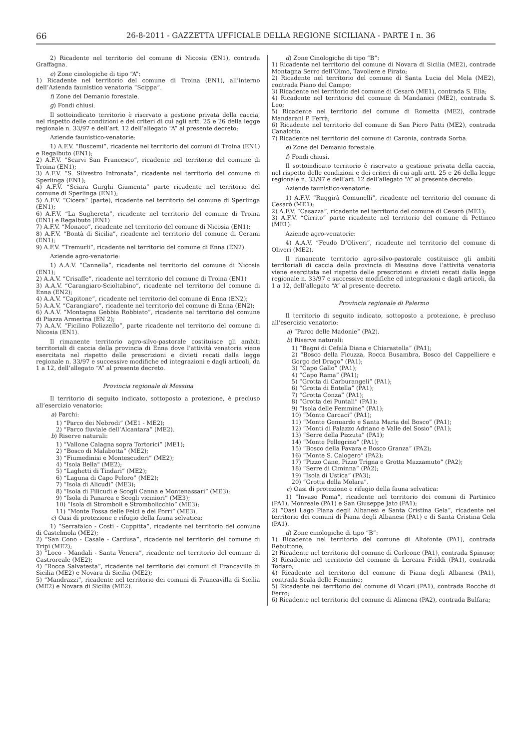66 26-8-2011 - GAZZETTA UFFICIALE DELLA REGIONE SICILIANA - PARTE I n. 36
2) Ricadente nel territorio del comune di Nicosia (EN1), contrada Graffagna.
e) Zone cinologiche di tipo “A”:
1) Ricadente nel territorio del comune di Troina (EN1), all’interno dell’Azienda faunistico venatoria “Scippa”.
f) Zone del Demanio forestale.
g) Fondi chiusi.
Il sottoindicato territorio è riservato a gestione privata della caccia, nel rispetto delle condizioni e dei criteri di cui agli artt. 25 e 26 della legge regionale n. 33/97 e dell’art. 12 dell’allegato “A” al presente decreto:
Aziende faunistico-venatorie:
1) A.F.V. “Buscemi”, ricadente nel territorio dei comuni di Troina (EN1) e Regalbuto (EN1);
2) A.F.V. “Scarvi San Francesco”, ricadente nel territorio del comune di Troina (EN1);
3) A.F.V. “S. Silvestro Intronata”, ricadente nel territorio del comune di Sperlinga (EN1);
4) A.F.V. “Sciara Gurghi Giumenta” parte ricadente nel territorio del comune di Sperlinga (EN1);
5) A.F.V. “Cicera” (parte), ricadente nel territorio del comune di Sperlinga (EN1);
6) A.F.V. “La Sughereta”, ricadente nel territorio del comune di Troina (EN1) e Regalbuto (EN1)
7) A.F.V. “Monaco”, ricadente nel territorio del comune di Nicosia (EN1);
8) A.F.V. “Bontà di Sicilia”, ricadente nel territorio del comune di Cerami (EN1);
9) A.F.V. “Tremurli”, ricadente nel territorio del comune di Enna (EN2).
Aziende agro-venatorie:
1) A.A.V. “Cannella”, ricadente nel territorio del comune di Nicosia (EN1);
2) A.A.V. “Crisaffe”, ricadente nel territorio del comune di Troina (EN1)
3) A.A.V. “Carangiaro-Scioltabino”, ricadente nel territorio del comune di Enna (EN2);
4) A.A.V. “Capitone”, ricadente nel territorio del comune di Enna (EN2);
5) A.A.V. “Carangiaro”, ricadente nel territorio del comune di Enna (EN2);
6) A.A.V. “Montagna Gebbia Robbiato”, ricadente nel territorio del comune di Piazza Armerina (EN 2);
7) A.A.V. “Ficilino Polizzello”, parte ricadente nel territorio del comune di Nicosia (EN1).
Il rimanente territorio agro-silvo-pastorale costituisce gli ambiti territoriali di caccia della provincia di Enna dove l’attività venatoria viene esercitata nel rispetto delle prescrizioni e divieti recati dalla legge regionale n. 33/97 e successive modifiche ed integrazioni e dagli articoli, da 1 a 12, dell’allegato “A” al presente decreto.
Provincia regionale di Messina
Il territorio di seguito indicato, sottoposto a protezione, è precluso all’esercizio venatorio:
a) Parchi:
1) “Parco dei Nebrodi” (ME1 - ME2);
2) “Parco fluviale dell’Alcantara” (ME2).
b) Riserve naturali:
1) “Vallone Calagna sopra Tortorici” (ME1);
2) “Bosco di Malabotta” (ME2);
3) “Fiumedinisi e Montescuderi” (ME2);
4) "Isola Bella" (ME2);
5) “Laghetti di Tindari” (ME2);
6) “Laguna di Capo Peloro” (ME2);
7) “Isola di Alicudi” (ME3);
8) “Isola di Filicudi e Scogli Canna e Montenassari” (ME3);
9) “Isola di Panarea e Scogli viciniori” (ME3);
10) “Isola di Stromboli e Strombolicchio” (ME3);
11) “Monte Fossa delle Felci e dei Porri” (ME3).
c) Oasi di protezione e rifugio della fauna selvatica:
1) “Serrafalco - Costi - Cuppitta”, ricadente nel territorio del comune di Castelmola (ME2);
2) “San Cono - Casale - Cardusa”, ricadente nel territorio del comune di Tripi (ME2);
3) “Loco - Mandali - Santa Venera”, ricadente nel territorio del comune di Castroreale (ME2);
4) “Rocca Salvatesta”, ricadente nel territorio dei comuni di Francavilla di Sicilia (ME2) e Novara di Sicilia (ME2);
5) “Mandrazzi”, ricadente nel territorio dei comuni di Francavilla di Sicilia (ME2) e Novara di Sicilia (ME2).
d) Zone Cinologiche di tipo “B”:
1) Ricadente nel territorio del comune di Novara di Sicilia (ME2), contrade Montagna Serro dell’Olmo, Tavoliere e Pirato;
2) Ricadente nel territorio del comune di Santa Lucia del Mela (ME2), contrada Piano del Campo;
3) Ricadente nel territorio del comune di Cesarò (ME1), contrada S. Elia;
4) Ricadente nel territorio del comune di Mandanici (ME2), contrada S. Leo;
5) Ricadente nel territorio del comune di Rometta (ME2), contrade Mandarani P. Ferrà;
6) Ricadente nel territorio del comune di San Piero Patti (ME2), contrada Canalotto.
7) Ricadente nel territorio del comune di Caronia, contrada Sorba.
e) Zone del Demanio forestale.
f) Fondi chiusi.
Il sottoindicato territorio è riservato a gestione privata della caccia, nel rispetto delle condizioni e dei criteri di cui agli artt. 25 e 26 della legge regionale n. 33/97 e dell’art. 12 dell’allegato “A” al presente decreto:
Aziende faunistico-venatorie:
1) A.F.V. “Ruggirà Comunelli”, ricadente nel territorio del comune di Cesarò (ME1);
2) A.F.V. “Casazza”, ricadente nel territorio del comune di Cesarò (ME1);
3) A.F.V. “Cirrito” parte ricadente nel territorio del comune di Pettineo (ME1).
Aziende agro-venatorie:
4) A.A.V. “Feudo D’Oliveri”, ricadente nel territorio del comune di Oliveri (ME2).
Il rimanente territorio agro-silvo-pastorale costituisce gli ambiti territoriali di caccia della provincia di Messina dove l’attività venatoria viene esercitata nel rispetto delle prescrizioni e divieti recati dalla legge regionale n. 33/97 e successive modifiche ed integrazioni e dagli articoli, da 1 a 12, dell’allegato “A” al presente decreto.
Provincia regionale di Palermo
Il territorio di seguito indicato, sottoposto a protezione, è precluso all’esercizio venatorio:
a) “Parco delle Madonie” (PA2).
b) Riserve naturali:
1) “Bagni di Cefalà Diana e Chiarastella” (PA1);
2) “Bosco della Ficuzza, Rocca Busambra, Bosco del Cappelliere e Gorgo del Drago” (PA1);
3) “Capo Gallo” (PA1);
4) “Capo Rama” (PA1);
5) “Grotta di Carburangeli” (PA1);
6) “Grotta di Entella” (PA1);
7) “Grotta Conza” (PA1);
8) “Grotta dei Puntali” (PA1);
9) “Isola delle Femmine” (PA1);
10) “Monte Carcaci” (PA1);
11) “Monte Genuardo e Santa Maria del Bosco” (PA1);
12) “Monti di Palazzo Adriano e Valle del Sosio” (PA1);
13) “Serre della Pizzuta” (PA1);
14) “Monte Pellegrino” (PA1);
15) “Bosco della Favara e Bosco Granza” (PA2);
16) “Monte S. Calogero” (PA2);
17) “Pizzo Cane, Pizzo Trigna e Grotta Mazzamuto” (PA2);
18) “Serre di Ciminna” (PA2);
19) “Isola di Ustica” (PA3);
20) “Grotta della Molara”.
c) Oasi di protezione e rifugio della fauna selvatica:
1) “Invaso Poma”, ricadente nel territorio dei comuni di Partinico (PA1), Monreale (PA1) e San Giuseppe Jato (PA1);
2) “Oasi Lago Piana degli Albanesi e Santa Cristina Gela”, ricadente nel territorio dei comuni di Piana degli Albanesi (PA1) e di Santa Cristina Gela (PA1).
d) Zone cinologiche di tipo “B”:
1) Ricadente nel territorio del comune di Altofonte (PA1), contrada Rebuttone;
2) Ricadente nel territorio del comune di Corleone (PA1), contrada Spinuso;
3) Ricadente nel territorio del comune di Lercara Friddi (PA1), contrada Todaro;
4) Ricadente nel territorio del comune di Piana degli Albanesi (PA1), contrada Scala delle Femmine;
5) Ricadente nel territorio del comune di Vicari (PA1), contrada Rocche di Ferro;
6) Ricadente nel territorio del comune di Alimena (PA2), contrada Bulfara;